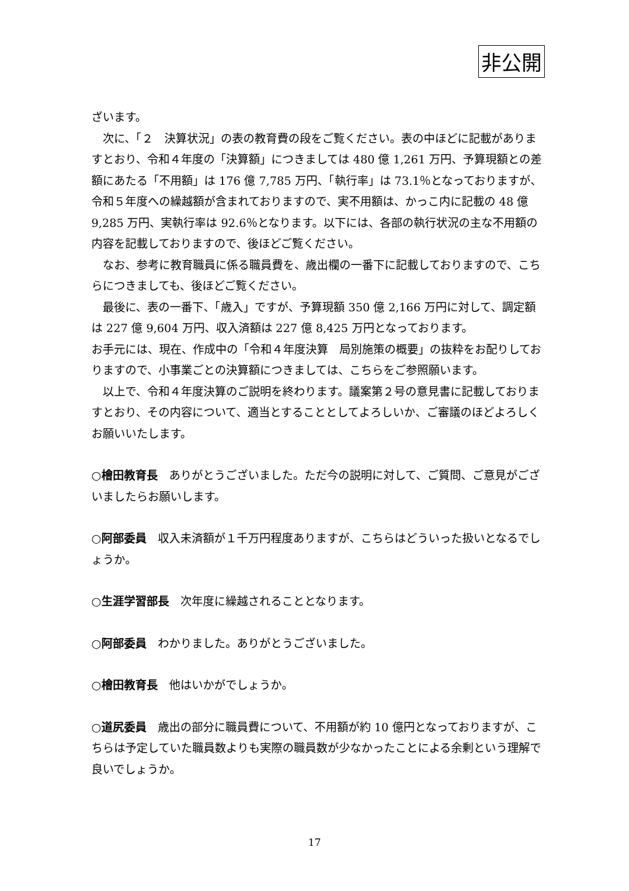非公開
ざいます。
次に、「２　決算状況」の表の教育費の段をご覧ください。表の中ほどに記載がありますとおり、令和４年度の「決算額」につきましては 480 億 1,261 万円、予算現額との差額にあたる「不用額」は 176 億 7,785 万円、「執行率」は 73.1％となっておりますが、令和５年度への繰越額が含まれておりますので、実不用額は、かっこ内に記載の 48 億 9,285 万円、実執行率は 92.6％となります。以下には、各部の執行状況の主な不用額の内容を記載しておりますので、後ほどご覧ください。
なお、参考に教育職員に係る職員費を、歳出欄の一番下に記載しておりますので、こちらにつきましても、後ほどご覧ください。
最後に、表の一番下、「歳入」ですが、予算現額 350 億 2,166 万円に対して、調定額は 227 億 9,604 万円、収入済額は 227 億 8,425 万円となっております。
お手元には、現在、作成中の「令和４年度決算　局別施策の概要」の抜粋をお配りしておりますので、小事業ごとの決算額につきましては、こちらをご参照願います。
以上で、令和４年度決算のご説明を終わります。議案第２号の意見書に記載しておりますとおり、その内容について、適当とすることとしてよろしいか、ご審議のほどよろしくお願いいたします。
○檜田教育長　ありがとうございました。ただ今の説明に対して、ご質問、ご意見がございましたらお願いします。
○阿部委員　収入未済額が１千万円程度ありますが、こちらはどういった扱いとなるでしょうか。
○生涯学習部長　次年度に繰越されることとなります。
○阿部委員　わかりました。ありがとうございました。
○檜田教育長　他はいかがでしょうか。
○道尻委員　歳出の部分に職員費について、不用額が約 10 億円となっておりますが、こちらは予定していた職員数よりも実際の職員数が少なかったことによる余剰という理解で良いでしょうか。
17